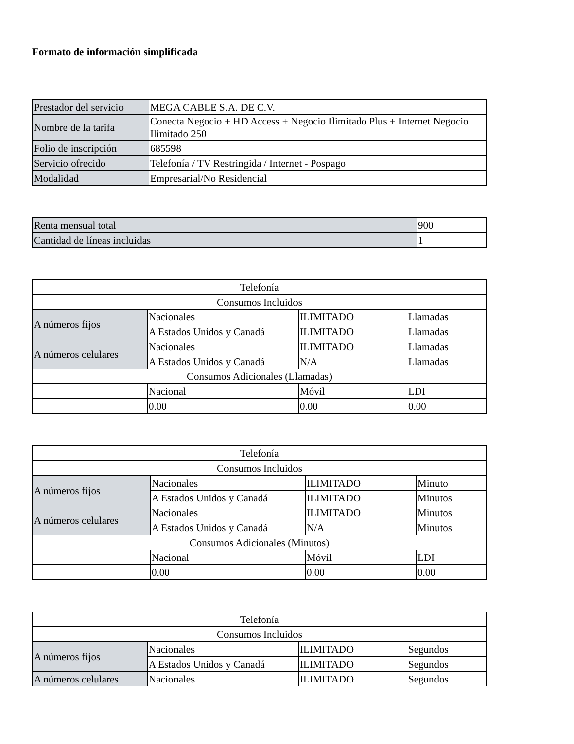Formato de información simplificada
| Prestador del servicio | MEGA CABLE S.A. DE C.V. |
| Nombre de la tarifa | Conecta Negocio + HD Access + Negocio Ilimitado Plus + Internet Negocio Ilimitado 250 |
| Folio de inscripción | 685598 |
| Servicio ofrecido | Telefonía / TV Restringida / Internet - Pospago |
| Modalidad | Empresarial/No Residencial |
| Renta mensual total | 900 |
| Cantidad de líneas incluidas | 1 |
| Telefonía | | | |
| Consumos Incluidos | | | |
| A números fijos | Nacionales | ILIMITADO | Llamadas |
| | A Estados Unidos y Canadá | ILIMITADO | Llamadas |
| A números celulares | Nacionales | ILIMITADO | Llamadas |
| | A Estados Unidos y Canadá | N/A | Llamadas |
| Consumos Adicionales (Llamadas) | | | |
| | Nacional | Móvil | LDI |
| | 0.00 | 0.00 | 0.00 |
| Telefonía | | | |
| Consumos Incluidos | | | |
| A números fijos | Nacionales | ILIMITADO | Minuto |
| | A Estados Unidos y Canadá | ILIMITADO | Minutos |
| A números celulares | Nacionales | ILIMITADO | Minutos |
| | A Estados Unidos y Canadá | N/A | Minutos |
| Consumos Adicionales (Minutos) | | | |
| | Nacional | Móvil | LDI |
| | 0.00 | 0.00 | 0.00 |
| Telefonía | | | |
| Consumos Incluidos | | | |
| A números fijos | Nacionales | ILIMITADO | Segundos |
| | A Estados Unidos y Canadá | ILIMITADO | Segundos |
| A números celulares | Nacionales | ILIMITADO | Segundos |